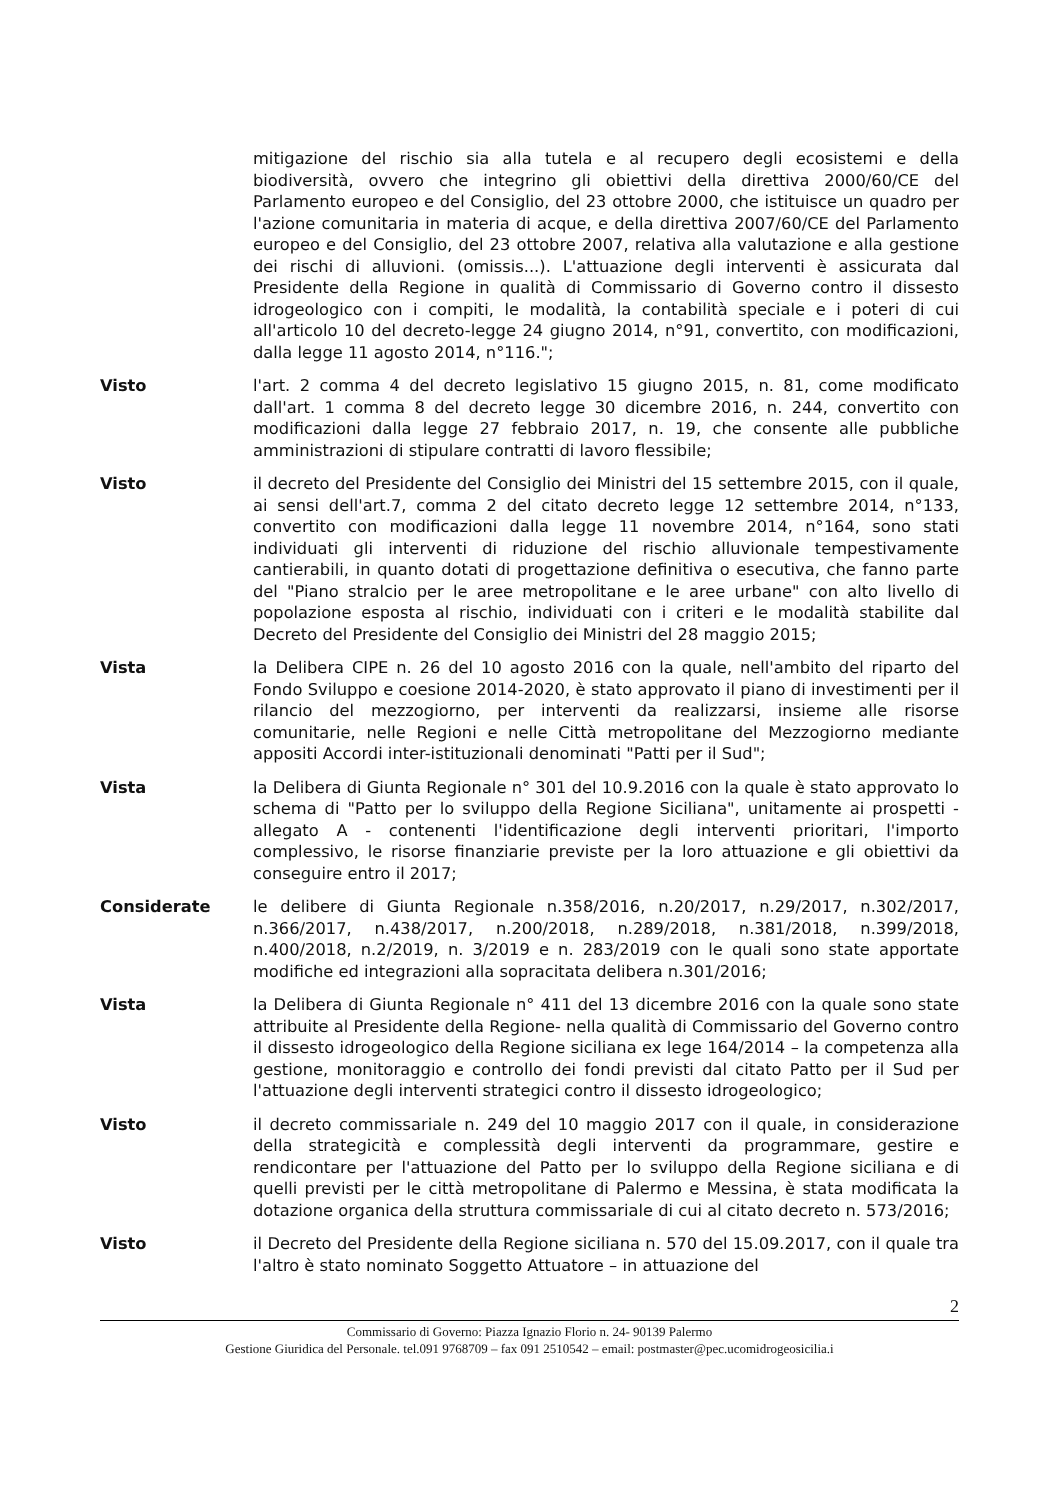mitigazione del rischio sia alla tutela e al recupero degli ecosistemi e della biodiversità, ovvero che integrino gli obiettivi della direttiva 2000/60/CE del Parlamento europeo e del Consiglio, del 23 ottobre 2000, che istituisce un quadro per l'azione comunitaria in materia di acque, e della direttiva 2007/60/CE del Parlamento europeo e del Consiglio, del 23 ottobre 2007, relativa alla valutazione e alla gestione dei rischi di alluvioni. (omissis...). L'attuazione degli interventi è assicurata dal Presidente della Regione in qualità di Commissario di Governo contro il dissesto idrogeologico con i compiti, le modalità, la contabilità speciale e i poteri di cui all'articolo 10 del decreto-legge 24 giugno 2014, n°91, convertito, con modificazioni, dalla legge 11 agosto 2014, n°116.";
Visto l'art. 2 comma 4 del decreto legislativo 15 giugno 2015, n. 81, come modificato dall'art. 1 comma 8 del decreto legge 30 dicembre 2016, n. 244, convertito con modificazioni dalla legge 27 febbraio 2017, n. 19, che consente alle pubbliche amministrazioni di stipulare contratti di lavoro flessibile;
Visto il decreto del Presidente del Consiglio dei Ministri del 15 settembre 2015, con il quale, ai sensi dell'art.7, comma 2 del citato decreto legge 12 settembre 2014, n°133, convertito con modificazioni dalla legge 11 novembre 2014, n°164, sono stati individuati gli interventi di riduzione del rischio alluvionale tempestivamente cantierabili, in quanto dotati di progettazione definitiva o esecutiva, che fanno parte del "Piano stralcio per le aree metropolitane e le aree urbane" con alto livello di popolazione esposta al rischio, individuati con i criteri e le modalità stabilite dal Decreto del Presidente del Consiglio dei Ministri del 28 maggio 2015;
Vista la Delibera CIPE n. 26 del 10 agosto 2016 con la quale, nell'ambito del riparto del Fondo Sviluppo e coesione 2014-2020, è stato approvato il piano di investimenti per il rilancio del mezzogiorno, per interventi da realizzarsi, insieme alle risorse comunitarie, nelle Regioni e nelle Città metropolitane del Mezzogiorno mediante appositi Accordi inter-istituzionali denominati "Patti per il Sud";
Vista la Delibera di Giunta Regionale n° 301 del 10.9.2016 con la quale è stato approvato lo schema di "Patto per lo sviluppo della Regione Siciliana", unitamente ai prospetti - allegato A - contenenti l'identificazione degli interventi prioritari, l'importo complessivo, le risorse finanziarie previste per la loro attuazione e gli obiettivi da conseguire entro il 2017;
Considerate le delibere di Giunta Regionale n.358/2016, n.20/2017, n.29/2017, n.302/2017, n.366/2017, n.438/2017, n.200/2018, n.289/2018, n.381/2018, n.399/2018, n.400/2018, n.2/2019, n. 3/2019 e n. 283/2019 con le quali sono state apportate modifiche ed integrazioni alla sopracitata delibera n.301/2016;
Vista la Delibera di Giunta Regionale n° 411 del 13 dicembre 2016 con la quale sono state attribuite al Presidente della Regione- nella qualità di Commissario del Governo contro il dissesto idrogeologico della Regione siciliana ex lege 164/2014 – la competenza alla gestione, monitoraggio e controllo dei fondi previsti dal citato Patto per il Sud per l'attuazione degli interventi strategici contro il dissesto idrogeologico;
Visto il decreto commissariale n. 249 del 10 maggio 2017 con il quale, in considerazione della strategicità e complessità degli interventi da programmare, gestire e rendicontare per l'attuazione del Patto per lo sviluppo della Regione siciliana e di quelli previsti per le città metropolitane di Palermo e Messina, è stata modificata la dotazione organica della struttura commissariale di cui al citato decreto n. 573/2016;
Visto il Decreto del Presidente della Regione siciliana n. 570 del 15.09.2017, con il quale tra l'altro è stato nominato Soggetto Attuatore – in attuazione del
2
Commissario di Governo: Piazza Ignazio Florio n. 24- 90139 Palermo
Gestione Giuridica del Personale. tel.091 9768709 – fax 091 2510542 – email: postmaster@pec.ucomidrogeosicilia.i